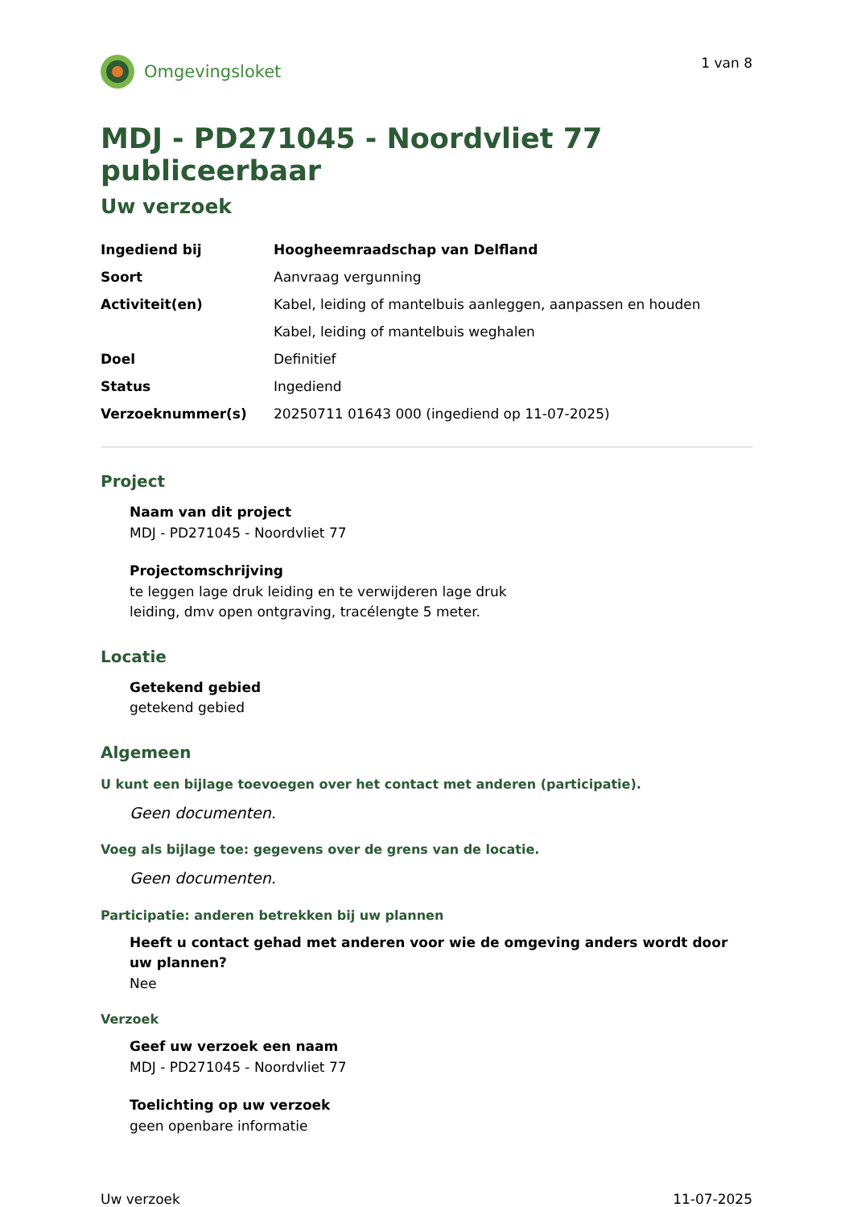Omgevingsloket
1 van 8
MDJ - PD271045 - Noordvliet 77 publiceerbaar
Uw verzoek
| Ingediend bij | Hoogheemraadschap van Delfland |
| Soort | Aanvraag vergunning |
| Activiteit(en) | Kabel, leiding of mantelbuis aanleggen, aanpassen en houden |
| | Kabel, leiding of mantelbuis weghalen |
| Doel | Definitief |
| Status | Ingediend |
| Verzoeknummer(s) | 20250711 01643 000 (ingediend op 11-07-2025) |
Project
Naam van dit project
MDJ - PD271045 - Noordvliet 77
Projectomschrijving
te leggen lage druk leiding en te verwijderen lage druk
leiding, dmv open ontgraving, tracélengte 5 meter.
Locatie
Getekend gebied
getekend gebied
Algemeen
U kunt een bijlage toevoegen over het contact met anderen (participatie).
Geen documenten.
Voeg als bijlage toe: gegevens over de grens van de locatie.
Geen documenten.
Participatie: anderen betrekken bij uw plannen
Heeft u contact gehad met anderen voor wie de omgeving anders wordt door uw plannen?
Nee
Verzoek
Geef uw verzoek een naam
MDJ - PD271045 - Noordvliet 77
Toelichting op uw verzoek
geen openbare informatie
Uw verzoek 11-07-2025